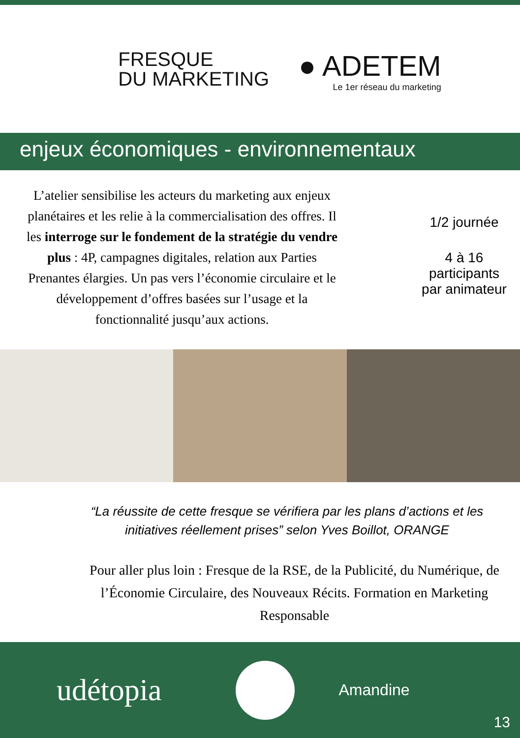FRESQUE
DU MARKETING
● ADETEM
Le 1er réseau du marketing
enjeux économiques - environnementaux
L’atelier sensibilise les acteurs du marketing aux enjeux planétaires et les relie à la commercialisation des offres. Il les interroge sur le fondement de la stratégie du vendre plus : 4P, campagnes digitales, relation aux Parties Prenantes élargies. Un pas vers l’économie circulaire et le développement d’offres basées sur l’usage et la fonctionnalité jusqu’aux actions.
1/2 journée
4 à 16
participants
par animateur
“La réussite de cette fresque se vérifiera par les plans d’actions et les initiatives réellement prises” selon Yves Boillot, ORANGE
Pour aller plus loin : Fresque de la RSE, de la Publicité, du Numérique, de l’Économie Circulaire, des Nouveaux Récits. Formation en Marketing Responsable
udétopia
Amandine
13